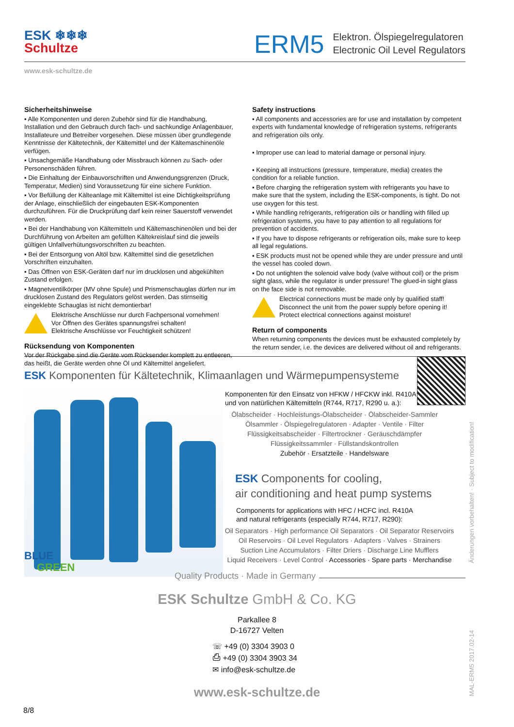ESK ❄❄❄
Schultze
ERM5
Elektron. Ölspiegelregulatoren
Electronic Oil Level Regulators
www.esk-schultze.de
Sicherheitshinweise
▪ Alle Komponenten und deren Zubehör sind für die Handhabung, Installation und den Gebrauch durch fach- und sachkundige Anlagenbauer, Installateure und Betreiber vorgesehen. Diese müssen über grundlegende Kenntnisse der Kältetechnik, der Kältemittel und der Kältemaschinenöle verfügen.
▪ Unsachgemäße Handhabung oder Missbrauch können zu Sach- oder Personenschäden führen.
▪ Die Einhaltung der Einbauvorschriften und Anwendungsgrenzen (Druck, Temperatur, Medien) sind Voraussetzung für eine sichere Funktion.
▪ Vor Befüllung der Kälteanlage mit Kältemittel ist eine Dichtigkeitsprüfung der Anlage, einschließlich der eingebauten ESK-Komponenten durchzuführen. Für die Druckprüfung darf kein reiner Sauerstoff verwendet werden.
▪ Bei der Handhabung von Kältemitteln und Kältemaschinenölen und bei der Durchführung von Arbeiten am gefüllten Kältekreislauf sind die jeweils gültigen Unfallverhütungsvorschriften zu beachten.
▪ Bei der Entsorgung von Altöl bzw. Kältemittel sind die gesetzlichen Vorschriften einzuhalten.
▪ Das Öffnen von ESK-Geräten darf nur im drucklosen und abgekühlten Zustand erfolgen.
▪ Magnetventilkörper (MV ohne Spule) und Prismenschauglas dürfen nur im drucklosen Zustand des Regulators gelöst werden. Das stirnseitig eingeklebte Schauglas ist nicht demontierbar!
Elektrische Anschlüsse nur durch Fachpersonal vornehmen!
Vor Öffnen des Gerätes spannungsfrei schalten!
Elektrische Anschlüsse vor Feuchtigkeit schützen!
Rücksendung von Komponenten
Vor der Rückgabe sind die Geräte vom Rücksender komplett zu entleeren, das heißt, die Geräte werden ohne Öl und Kältemittel angeliefert.
Safety instructions
▪ All components and accessories are for use and installation by competent experts with fundamental knowledge of refrigeration systems, refrigerants and refrigeration oils only.
▪ Improper use can lead to material damage or personal injury.
▪ Keeping all instructions (pressure, temperature, media) creates the condition for a reliable function.
▪ Before charging the refrigeration system with refrigerants you have to make sure that the system, including the ESK-components, is tight. Do not use oxygen for this test.
▪ While handling refrigerants, refrigeration oils or handling with filled up refrigeration systems, you have to pay attention to all regulations for prevention of accidents.
▪ If you have to dispose refrigerants or refrigeration oils, make sure to keep all legal regulations.
▪ ESK products must not be opened while they are under pressure and until the vessel has cooled down.
▪ Do not untighten the solenoid valve body (valve without coil) or the prism sight glass, while the regulator is under pressure! The glued-in sight glass on the face side is not removable.
Electrical connections must be made only by qualified staff!
Disconnect the unit from the power supply before opening it!
Protect electrical connections against moisture!
Return of components
When returning components the devices must be exhausted completely by the return sender, i.e. the devices are delivered without oil and refrigerants.
ESK Komponenten für Kältetechnik, Klimaanlagen und Wärmepumpensysteme
BLUE
GREEN
Komponenten für den Einsatz von HFKW / HFCKW inkl. R410A
und von natürlichen Kältemitteln (R744, R717, R290 u. a.):
Ölabscheider · Hochleistungs-Ölabscheider · Ölabscheider-Sammler
Ölsammler · Ölspiegelregulatoren · Adapter · Ventile · Filter
Flüssigkeitsabscheider · Filtertrockner · Geräuschdämpfer
Flüssigkeitssammler · Füllstandskontrollen
Zubehör · Ersatzteile · Handelsware
ESK Components for cooling,
air conditioning and heat pump systems
Components for applications with HFC / HCFC incl. R410A
and natural refrigerants (especially R744, R717, R290):
Oil Separators · High performance Oil Separators · Oil Separator Reservoirs
Oil Reservoirs · Oil Level Regulators · Adapters · Valves · Strainers
Suction Line Accumulators · Filter Driers · Discharge Line Mufflers
Liquid Receivers · Level Control · Accessories · Spare parts · Merchandise
Quality Products · Made in Germany
ESK Schultze GmbH & Co. KG
Parkallee 8
D-16727 Velten
☏ +49 (0) 3304 3903 0
⎙ +49 (0) 3304 3903 34
✉ info@esk-schultze.de
www.esk-schultze.de
8/8
Änderungen vorbehalten! · Subject to modification!
MAL-ERM5 2017.02-14